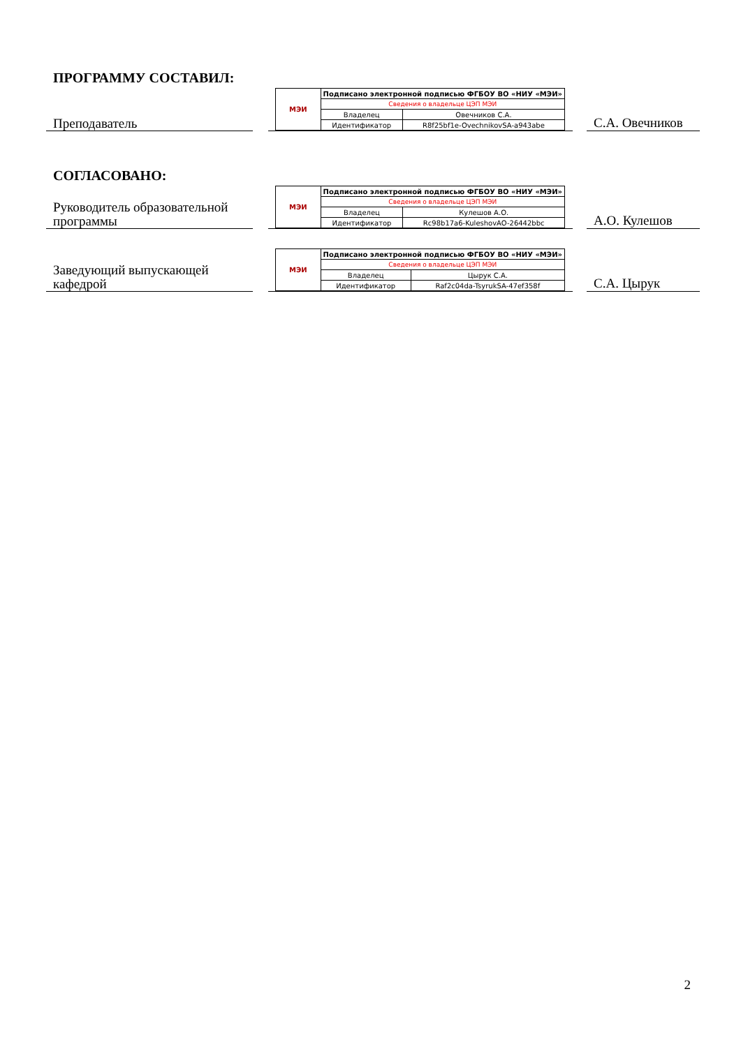ПРОГРАММУ СОСТАВИЛ:
Преподаватель
| МЭИ | Подписано электронной подписью ФГБОУ ВО «НИУ «МЭИ» | |
| | Сведения о владельце ЦЭП МЭИ | |
| | Владелец | Овечников С.А. |
| | Идентификатор | R8f25bf1e-OvechnikovSA-a943abe |
С.А. Овечников
СОГЛАСОВАНО:
Руководитель образовательной программы
| МЭИ | Подписано электронной подписью ФГБОУ ВО «НИУ «МЭИ» | |
| | Сведения о владельце ЦЭП МЭИ | |
| | Владелец | Кулешов А.О. |
| | Идентификатор | Rc98b17a6-KuleshovAO-26442bbc |
А.О. Кулешов
Заведующий выпускающей кафедрой
| МЭИ | Подписано электронной подписью ФГБОУ ВО «НИУ «МЭИ» | |
| | Сведения о владельце ЦЭП МЭИ | |
| | Владелец | Цырук С.А. |
| | Идентификатор | Raf2c04da-TsyrukSA-47ef358f |
С.А. Цырук
2